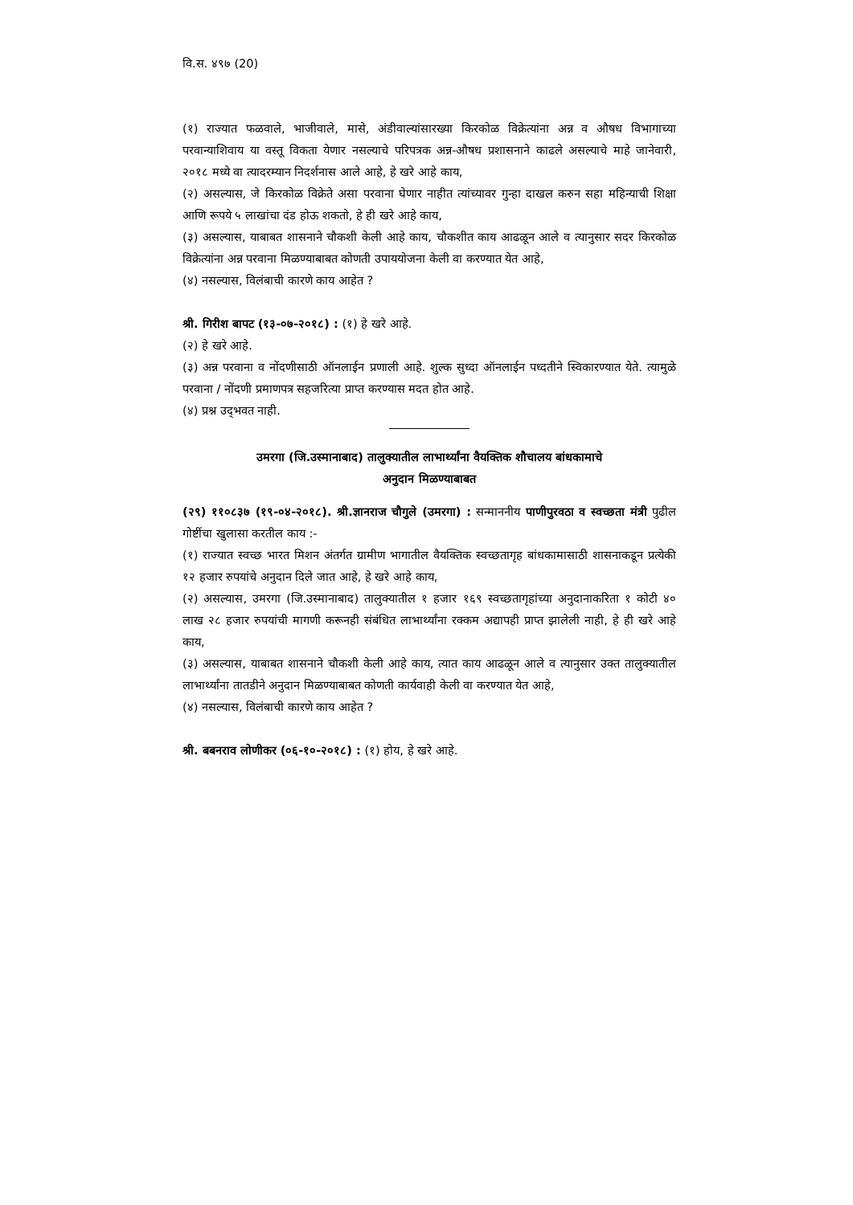वि.स. ४९७ (20)
(१) राज्यात फळवाले, भाजीवाले, मासे, अंडीवाल्यांसारख्या किरकोळ विक्रेत्यांना अन्न व औषध विभागाच्या परवान्याशिवाय या वस्तू विकता येणार नसल्याचे परिपत्रक अन्न-औषध प्रशासनाने काढले असल्याचे माहे जानेवारी, २०१८ मध्ये वा त्यादरम्यान निदर्शनास आले आहे, हे खरे आहे काय,
(२) असल्यास, जे किरकोळ विक्रेते असा परवाना घेणार नाहीत त्यांच्यावर गुन्हा दाखल करुन सहा महिन्याची शिक्षा आणि रूपये ५ लाखांचा दंड होऊ शकतो, हे ही खरे आहे काय,
(३) असल्यास, याबाबत शासनाने चौकशी केली आहे काय, चौकशीत काय आढळून आले व त्यानुसार सदर किरकोळ विक्रेत्यांना अन्न परवाना मिळण्याबाबत कोणती उपाययोजना केली वा करण्यात येत आहे,
(४) नसल्यास, विलंबाची कारणे काय आहेत ?
श्री. गिरीश बापट (१३-०७-२०१८) : (१) हे खरे आहे.
(२) हे खरे आहे.
(३) अन्न परवाना व नोंदणीसाठी ऑनलाईन प्रणाली आहे. शुल्क सुध्दा ऑनलाईन पध्दतीने स्विकारण्यात येते. त्यामुळे परवाना / नोंदणी प्रमाणपत्र सहजरित्या प्राप्त करण्यास मदत होत आहे.
(४) प्रश्न उद्‌भवत नाही.
उमरगा (जि.उस्मानाबाद) तालुक्यातील लाभार्थ्यांना वैयक्तिक शौचालय बांधकामाचे
अनुदान मिळण्याबाबत
(२९) ११०८३७ (१९-०४-२०१८). श्री.ज्ञानराज चौगुले (उमरगा) : सन्माननीय पाणीपुरवठा व स्वच्छता मंत्री पुढील गोष्टींचा खुलासा करतील काय :-
(१) राज्यात स्वच्छ भारत मिशन अंतर्गत ग्रामीण भागातील वैयक्तिक स्वच्छतागृह बांधकामासाठी शासनाकडून प्रत्येकी १२ हजार रुपयांचे अनुदान दिले जात आहे, हे खरे आहे काय,
(२) असल्यास, उमरगा (जि.उस्मानाबाद) तालुक्यातील १ हजार १६९ स्वच्छतागृहांच्या अनुदानाकरिता १ कोटी ४० लाख २८ हजार रुपयांची मागणी करूनही संबंधित लाभार्थ्यांना रक्कम अद्यापही प्राप्त झालेली नाही, हे ही खरे आहे काय,
(३) असल्यास, याबाबत शासनाने चौकशी केली आहे काय, त्यात काय आढळून आले व त्यानुसार उक्त तालुक्यातील लाभार्थ्यांना तातडीने अनुदान मिळण्याबाबत कोणती कार्यवाही केली वा करण्यात येत आहे,
(४) नसल्यास, विलंबाची कारणे काय आहेत ?
श्री. बबनराव लोणीकर (०६-१०-२०१८) : (१) होय, हे खरे आहे.